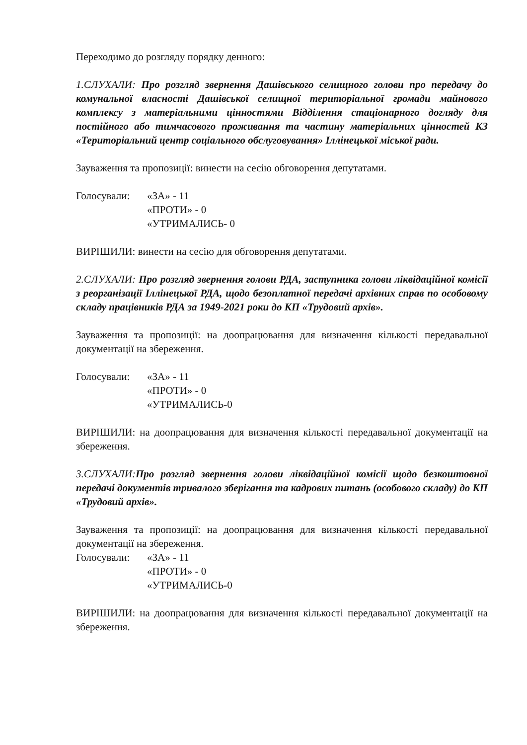Переходимо до розгляду порядку денного:
1.СЛУХАЛИ: Про розгляд звернення Дашівського селищного голови про передачу до комунальної власності Дашівської селищної територіальної громади майнового комплексу з матеріальними цінностями Відділення стаціонарного догляду для постійного або тимчасового проживання та частину матеріальних цінностей КЗ «Територіальний центр соціального обслуговування» Іллінецької міської ради.
Зауваження та пропозиції: винести на сесію обговорення депутатами.
Голосували: «ЗА» - 11
«ПРОТИ» - 0
«УТРИМАЛИСЬ- 0
ВИРІШИЛИ: винести на сесію для обговорення депутатами.
2.СЛУХАЛИ: Про розгляд звернення голови РДА, заступника голови ліквідаційної комісії з реорганізації Іллінецької РДА, щодо безоплатної передачі архівних справ по особовому складу працівників РДА за 1949-2021 роки до КП «Трудовий архів».
Зауваження та пропозиції: на доопрацювання для визначення кількості передавальної документації на збереження.
Голосували: «ЗА» - 11
«ПРОТИ» - 0
«УТРИМАЛИСЬ-0
ВИРІШИЛИ: на доопрацювання для визначення кількості передавальної документації на збереження.
3.СЛУХАЛИ: Про розгляд звернення голови ліквідаційної комісії щодо безкоштовної передачі документів тривалого зберігання та кадрових питань (особового складу) до КП «Трудовий архів».
Зауваження та пропозиції: на доопрацювання для визначення кількості передавальної документації на збереження.
Голосували: «ЗА» - 11
«ПРОТИ» - 0
«УТРИМАЛИСЬ-0
ВИРІШИЛИ: на доопрацювання для визначення кількості передавальної документації на збереження.